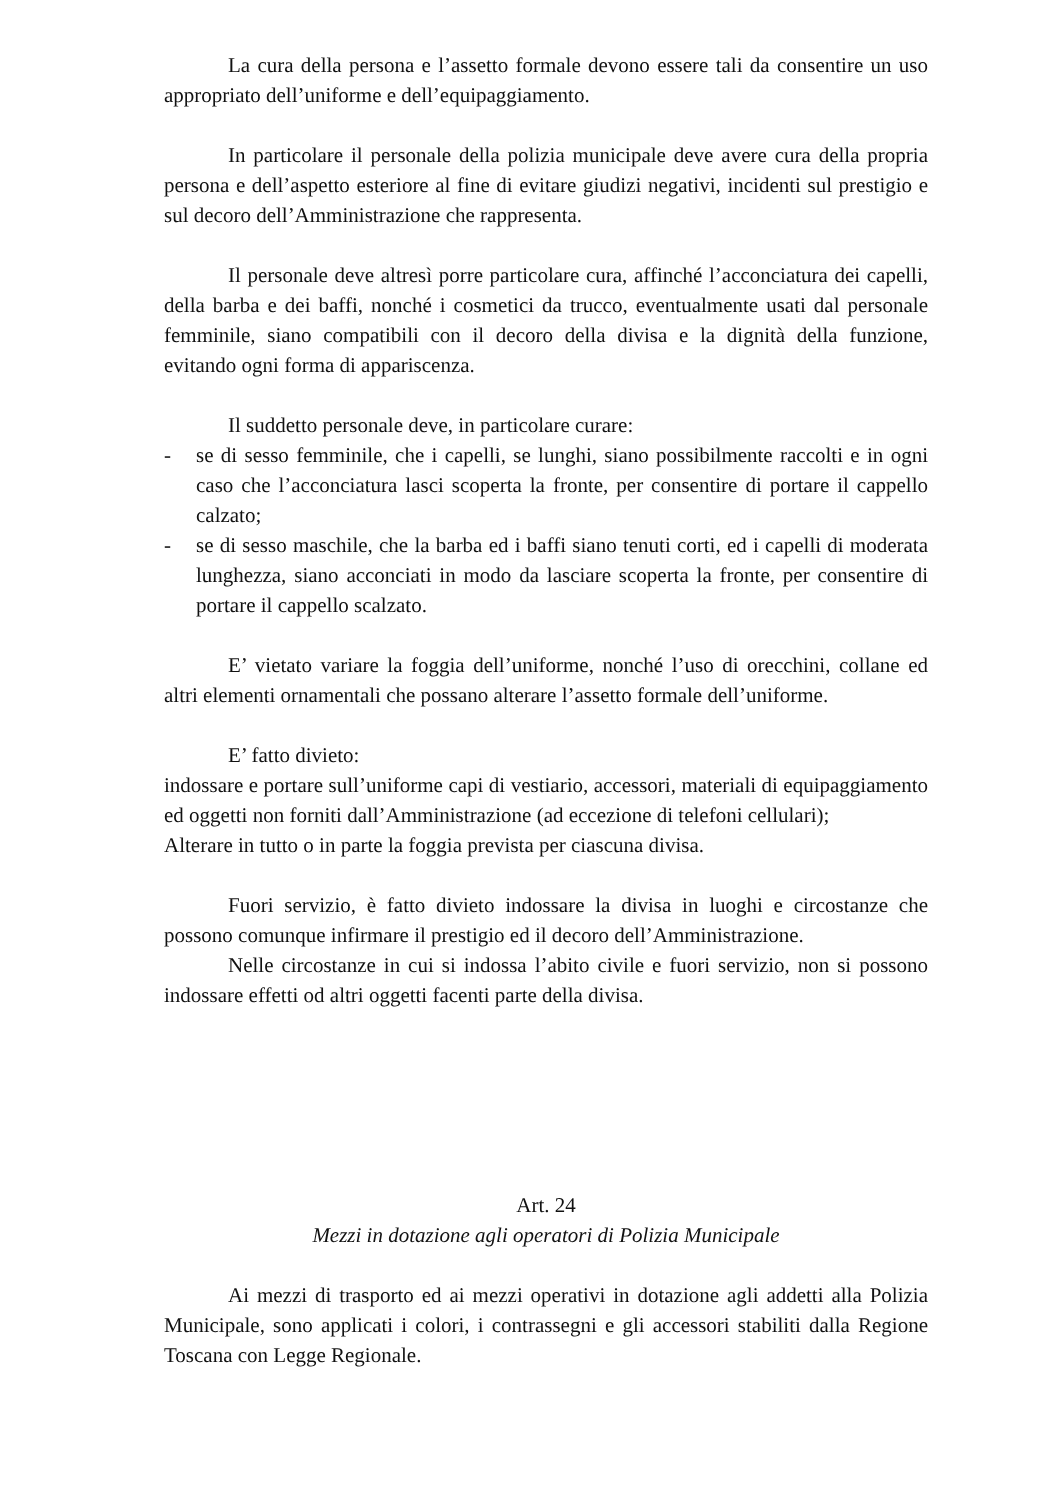La cura della persona e l’assetto formale devono essere tali da consentire un uso appropriato dell’uniforme e dell’equipaggiamento.
In particolare il personale della polizia municipale deve avere cura della propria persona e dell’aspetto esteriore al fine di evitare giudizi negativi, incidenti sul prestigio e sul decoro dell’Amministrazione che rappresenta.
Il personale deve altresì porre particolare cura, affinché l’acconciatura dei capelli, della barba e dei baffi, nonché i cosmetici da trucco, eventualmente usati dal personale femminile, siano compatibili con il decoro della divisa e la dignità della funzione, evitando ogni forma di appariscenza.
Il suddetto personale deve, in particolare curare:
- se di sesso femminile, che i capelli, se lunghi, siano possibilmente raccolti e in ogni caso che l’acconciatura lasci scoperta la fronte, per consentire di portare il cappello calzato;
- se di sesso maschile, che la barba ed i baffi siano tenuti corti, ed i capelli di moderata lunghezza, siano acconciati in modo da lasciare scoperta la fronte, per consentire di portare il cappello scalzato.
E’ vietato variare la foggia dell’uniforme, nonché l’uso di orecchini, collane ed altri elementi ornamentali che possano alterare l’assetto formale dell’uniforme.
E’ fatto divieto:
indossare e portare sull’uniforme capi di vestiario, accessori, materiali di equipaggiamento ed oggetti non forniti dall’Amministrazione (ad eccezione di telefoni cellulari);
Alterare in tutto o in parte la foggia prevista per ciascuna divisa.
Fuori servizio, è fatto divieto indossare la divisa in luoghi e circostanze che possono comunque infirmare il prestigio ed il decoro dell’Amministrazione.
Nelle circostanze in cui si indossa l’abito civile e fuori servizio, non si possono indossare effetti od altri oggetti facenti parte della divisa.
Art. 24
Mezzi in dotazione agli operatori di Polizia Municipale
Ai mezzi di trasporto ed ai mezzi operativi in dotazione agli addetti alla Polizia Municipale, sono applicati i colori, i contrassegni e gli accessori stabiliti dalla Regione Toscana con Legge Regionale.